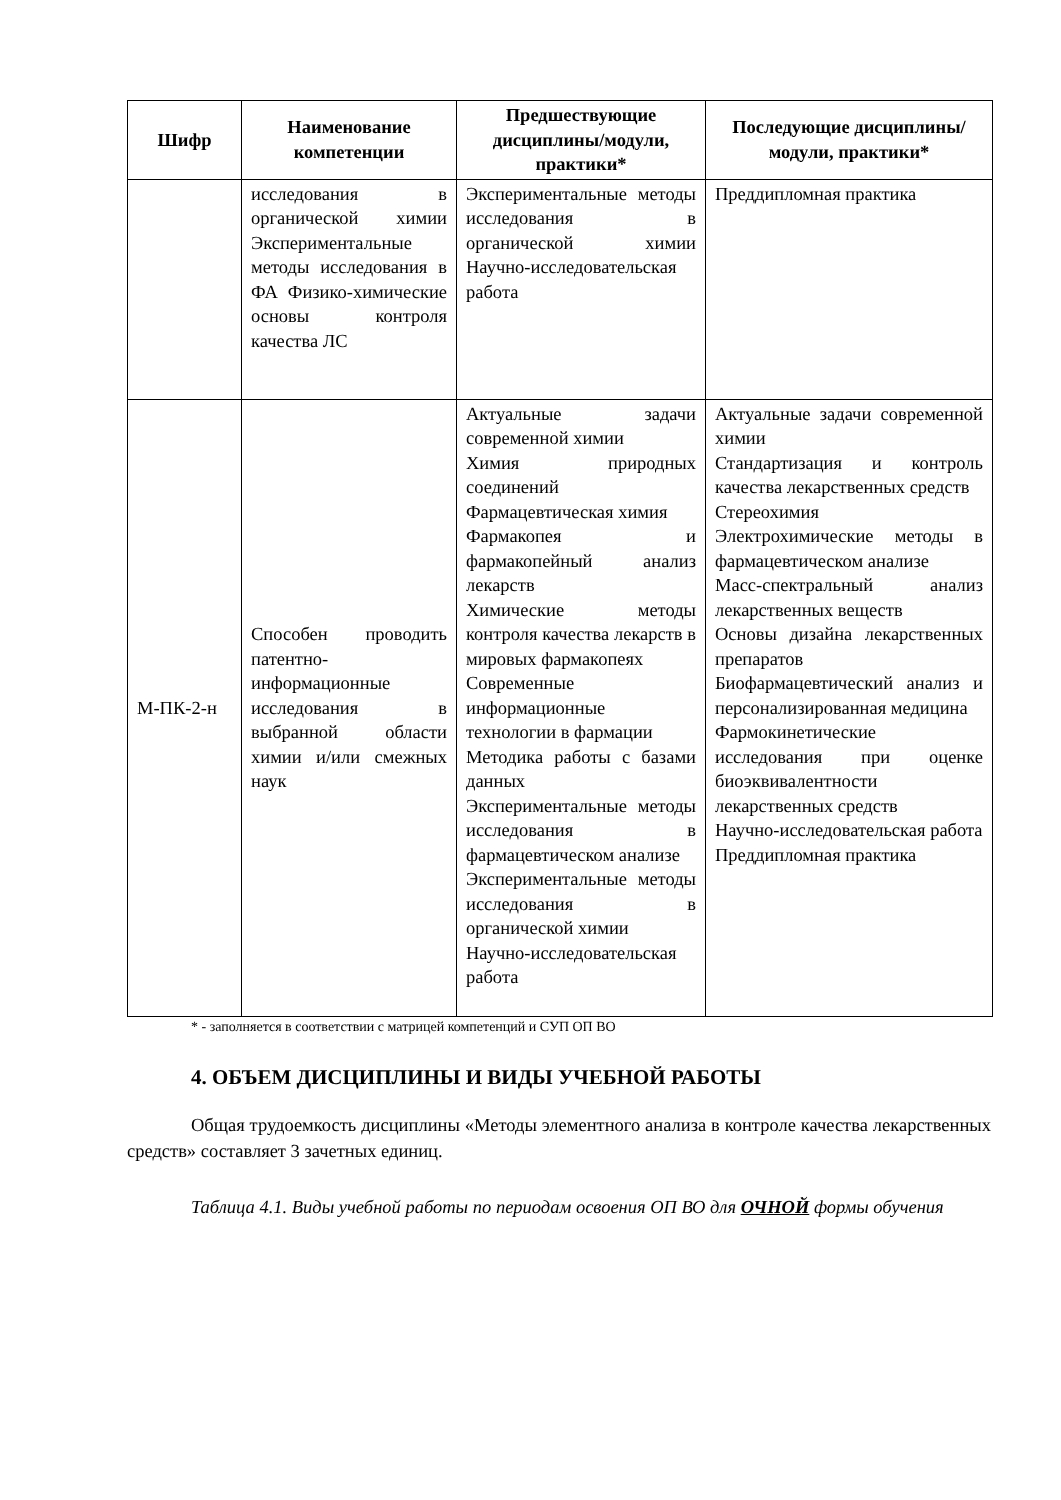| Шифр | Наименование компетенции | Предшествующие дисциплины/модули, практики* | Последующие дисциплины/модули, практики* |
| --- | --- | --- | --- |
| | исследования в органической химии Экспериментальные методы исследования в ФА Физико-химические основы контроля качества ЛС | Экспериментальные методы исследования в органической химии Научно-исследовательская работа | Преддипломная практика |
| М-ПК-2-н | Способен проводить патентно-информационные исследования в выбранной области химии и/или смежных наук | Актуальные задачи современной химии Химия природных соединений Фармацевтическая химия Фармакопея и фармакопейный анализ лекарств Химические методы контроля качества лекарств в мировых фармакопеях Современные информационные технологии в фармации Методика работы с базами данных Экспериментальные методы исследования в фармацевтическом анализе Экспериментальные методы исследования в органической химии Научно-исследовательская работа | Актуальные задачи современной химии Стандартизация и контроль качества лекарственных средств Стереохимия Электрохимические методы в фармацевтическом анализе Масс-спектральный анализ лекарственных веществ Основы дизайна лекарственных препаратов Биофармацевтический анализ и персонализированная медицина Фармокинетические исследования при оценке биоэквивалентности лекарственных средств Научно-исследовательская работа Преддипломная практика |
* - заполняется в соответствии с матрицей компетенций и СУП ОП ВО
4. ОБЪЕМ ДИСЦИПЛИНЫ И ВИДЫ УЧЕБНОЙ РАБОТЫ
Общая трудоемкость дисциплины «Методы элементного анализа в контроле качества лекарственных средств» составляет 3 зачетных единиц.
Таблица 4.1. Виды учебной работы по периодам освоения ОП ВО для ОЧНОЙ формы обучения